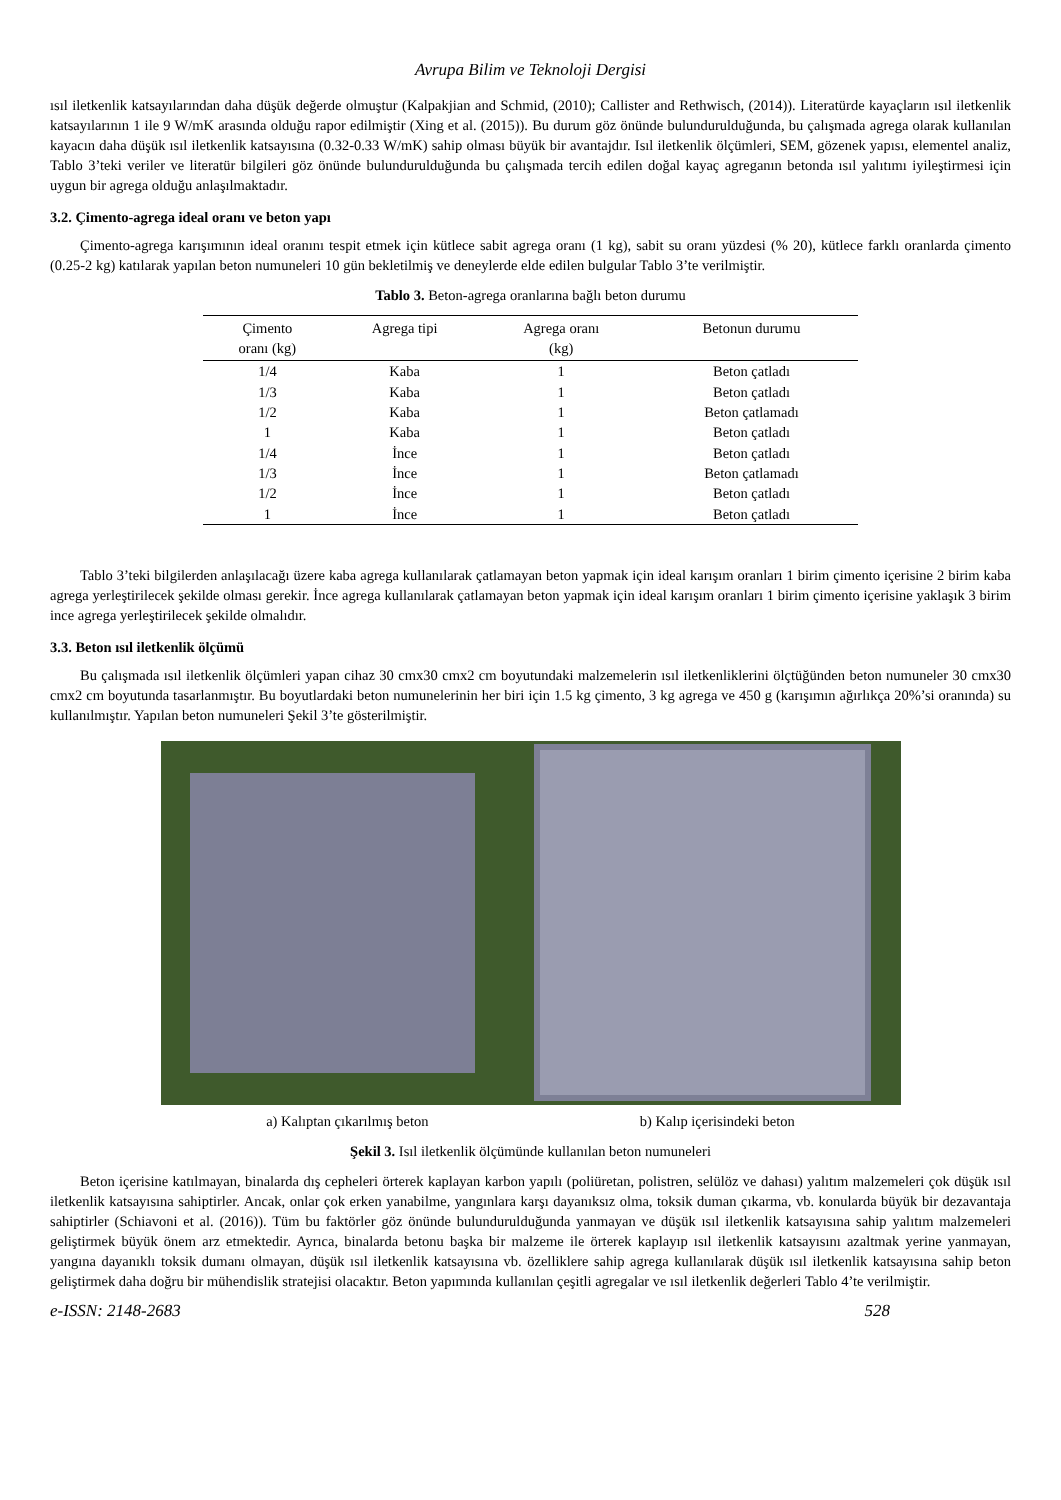Avrupa Bilim ve Teknoloji Dergisi
ısıl iletkenlik katsayılarından daha düşük değerde olmuştur (Kalpakjian and Schmid, (2010); Callister and Rethwisch, (2014)). Literatürde kayaçların ısıl iletkenlik katsayılarının 1 ile 9 W/mK arasında olduğu rapor edilmiştir (Xing et al. (2015)). Bu durum göz önünde bulundurulduğunda, bu çalışmada agrega olarak kullanılan kayacın daha düşük ısıl iletkenlik katsayısına (0.32-0.33 W/mK) sahip olması büyük bir avantajdır. Isıl iletkenlik ölçümleri, SEM, gözenek yapısı, elementel analiz, Tablo 3’teki veriler ve literatür bilgileri göz önünde bulundurulduğunda bu çalışmada tercih edilen doğal kayaç agreganın betonda ısıl yalıtımı iyileştirmesi için uygun bir agrega olduğu anlaşılmaktadır.
3.2. Çimento-agrega ideal oranı ve beton yapı
Çimento-agrega karışımının ideal oranını tespit etmek için kütlece sabit agrega oranı (1 kg), sabit su oranı yüzdesi (% 20), kütlece farklı oranlarda çimento (0.25-2 kg) katılarak yapılan beton numuneleri 10 gün bekletilmiş ve deneylerde elde edilen bulgular Tablo 3’te verilmiştir.
Tablo 3. Beton-agrega oranlarına bağlı beton durumu
| Çimento oranı (kg) | Agrega tipi | Agrega oranı (kg) | Betonun durumu |
| --- | --- | --- | --- |
| 1/4 | Kaba | 1 | Beton çatladı |
| 1/3 | Kaba | 1 | Beton çatladı |
| 1/2 | Kaba | 1 | Beton çatlamadı |
| 1 | Kaba | 1 | Beton çatladı |
| 1/4 | İnce | 1 | Beton çatladı |
| 1/3 | İnce | 1 | Beton çatlamadı |
| 1/2 | İnce | 1 | Beton çatladı |
| 1 | İnce | 1 | Beton çatladı |
Tablo 3’teki bilgilerden anlaşılacağı üzere kaba agrega kullanılarak çatlamayan beton yapmak için ideal karışım oranları 1 birim çimento içerisine 2 birim kaba agrega yerleştirilecek şekilde olması gerekir. İnce agrega kullanılarak çatlamayan beton yapmak için ideal karışım oranları 1 birim çimento içerisine yaklaşık 3 birim ince agrega yerleştirilecek şekilde olmalıdır.
3.3. Beton ısıl iletkenlik ölçümü
Bu çalışmada ısıl iletkenlik ölçümleri yapan cihaz 30 cmx30 cmx2 cm boyutundaki malzemelerin ısıl iletkenliklerini ölçtüğünden beton numuneler 30 cmx30 cmx2 cm boyutunda tasarlanmıştır. Bu boyutlardaki beton numunelerinin her biri için 1.5 kg çimento, 3 kg agrega ve 450 g (karışımın ağırlıkça 20%’si oranında) su kullanılmıştır. Yapılan beton numuneleri Şekil 3’te gösterilmiştir.
a) Kalıptan çıkarılmış beton b) Kalıp içerisindeki beton
Şekil 3. Isıl iletkenlik ölçümünde kullanılan beton numuneleri
Beton içerisine katılmayan, binalarda dış cepheleri örterek kaplayan karbon yapılı (poliüretan, polistren, selülöz ve dahası) yalıtım malzemeleri çok düşük ısıl iletkenlik katsayısına sahiptirler. Ancak, onlar çok erken yanabilme, yangınlara karşı dayanıksız olma, toksik duman çıkarma, vb. konularda büyük bir dezavantaja sahiptirler (Schiavoni et al. (2016)). Tüm bu faktörler göz önünde bulundurulduğunda yanmayan ve düşük ısıl iletkenlik katsayısına sahip yalıtım malzemeleri geliştirmek büyük önem arz etmektedir. Ayrıca, binalarda betonu başka bir malzeme ile örterek kaplayıp ısıl iletkenlik katsayısını azaltmak yerine yanmayan, yangına dayanıklı toksik dumanı olmayan, düşük ısıl iletkenlik katsayısına vb. özelliklere sahip agrega kullanılarak düşük ısıl iletkenlik katsayısına sahip beton geliştirmek daha doğru bir mühendislik stratejisi olacaktır. Beton yapımında kullanılan çeşitli agregalar ve ısıl iletkenlik değerleri Tablo 4’te verilmiştir.
e-ISSN: 2148-2683 528